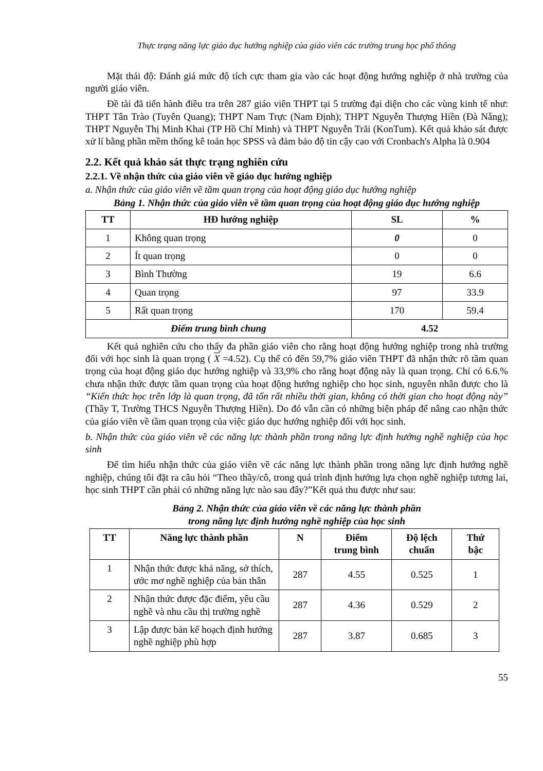Thực trạng năng lực giáo dục hướng nghiệp của giáo viên các trường trung học phổ thông
Mặt thái độ: Đánh giá mức độ tích cực tham gia vào các hoạt động hướng nghiệp ở nhà trường của người giáo viên.
Đề tài đã tiến hành điều tra trên 287 giáo viên THPT tại 5 trường đại diện cho các vùng kinh tế như: THPT Tân Trào (Tuyên Quang); THPT Nam Trực (Nam Định); THPT Nguyễn Thượng Hiền (Đà Nẵng); THPT Nguyễn Thị Minh Khai (TP Hồ Chí Minh) và THPT Nguyễn Trãi (KonTum). Kết quả khảo sát được xử lí bằng phần mềm thống kê toán học SPSS và đảm bảo độ tin cậy cao với Cronbach's Alpha là 0.904
2.2. Kết quả khảo sát thực trạng nghiên cứu
2.2.1. Về nhận thức của giáo viên về giáo dục hướng nghiệp
a. Nhận thức của giáo viên về tầm quan trọng của hoạt động giáo dục hướng nghiệp
Bảng 1. Nhận thức của giáo viên về tầm quan trọng của hoạt động giáo dục hướng nghiệp
| TT | HĐ hướng nghiệp | SL | % |
| --- | --- | --- | --- |
| 1 | Không quan trọng | 0 | 0 |
| 2 | Ít quan trọng | 0 | 0 |
| 3 | Bình Thường | 19 | 6.6 |
| 4 | Quan trọng | 97 | 33.9 |
| 5 | Rất quan trọng | 170 | 59.4 |
| Điểm trung bình chung | | 4.52 | |
Kết quả nghiên cứu cho thấy đa phần giáo viên cho rằng hoạt động hướng nghiệp trong nhà trường đối với học sinh là quan trọng ( X =4.52). Cụ thể có đến 59,7% giáo viên THPT đã nhận thức rõ tầm quan trọng của hoạt động giáo dục hướng nghiệp và 33,9% cho rằng hoạt động này là quan trọng. Chỉ có 6.6.% chưa nhận thức được tầm quan trọng của hoạt động hướng nghiệp cho học sinh, nguyên nhân được cho là “Kiến thức học trên lớp là quan trọng, đã tốn rất nhiều thời gian, không có thời gian cho hoạt động này” (Thầy T, Trường THCS Nguyễn Thượng Hiền). Do đó vẫn cần có những biện pháp để nâng cao nhận thức của giáo viên về tầm quan trọng của việc giáo dục hướng nghiệp đối với học sinh.
b. Nhận thức của giáo viên về các năng lực thành phần trong năng lực định hướng nghề nghiệp của học sinh
Để tìm hiểu nhận thức của giáo viên về các năng lực thành phần trong năng lực định hướng nghề nghiệp, chúng tôi đặt ra câu hỏi “Theo thầy/cô, trong quá trình định hướng lựa chọn nghề nghiệp tương lai, học sinh THPT cần phải có những năng lực nào sau đây?”Kết quả thu được như sau:
Bảng 2. Nhận thức của giáo viên về các năng lực thành phần
trong năng lực định hướng nghề nghiệp của học sinh
| TT | Năng lực thành phần | N | Điểm trung bình | Độ lệch chuẩn | Thứ bậc |
| --- | --- | --- | --- | --- | --- |
| 1 | Nhận thức được khả năng, sở thích, ước mơ nghề nghiệp của bản thân | 287 | 4.55 | 0.525 | 1 |
| 2 | Nhận thức được đặc điểm, yêu cầu nghề và nhu cầu thị trường nghề | 287 | 4.36 | 0.529 | 2 |
| 3 | Lập được bản kế hoạch định hướng nghề nghiệp phù hợp | 287 | 3.87 | 0.685 | 3 |
55